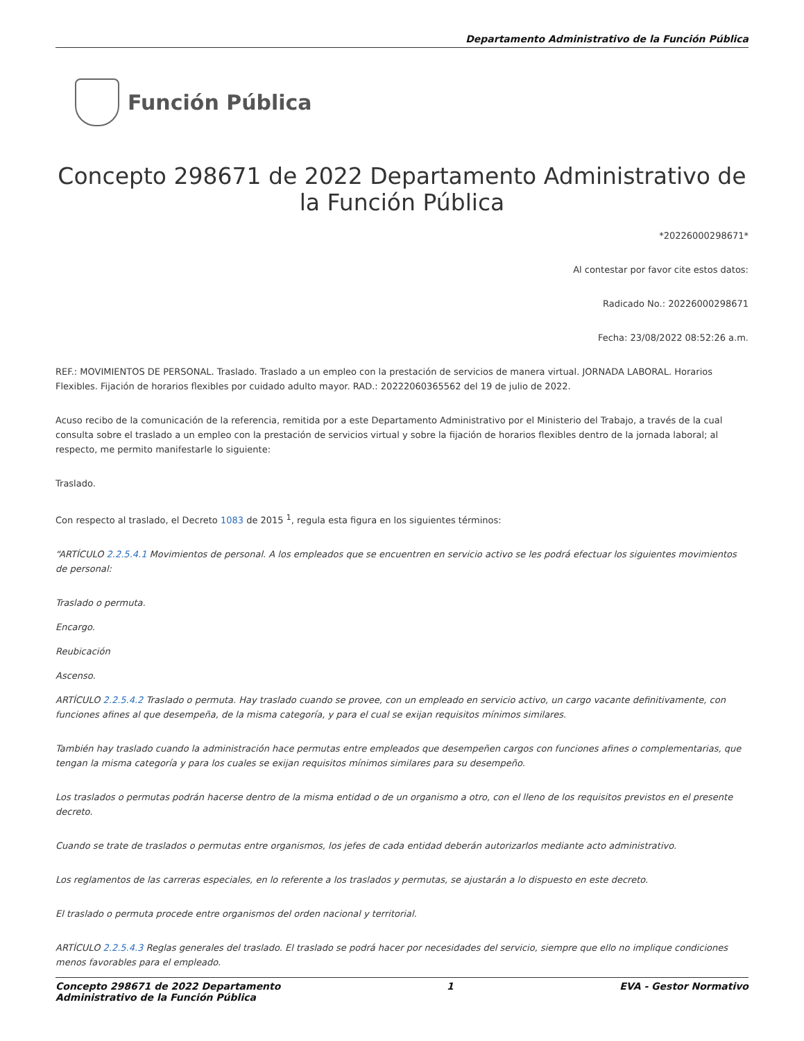Departamento Administrativo de la Función Pública
Función Pública
Concepto 298671 de 2022 Departamento Administrativo de la Función Pública
*20226000298671*
Al contestar por favor cite estos datos:
Radicado No.: 20226000298671
Fecha: 23/08/2022 08:52:26 a.m.
REF.: MOVIMIENTOS DE PERSONAL. Traslado. Traslado a un empleo con la prestación de servicios de manera virtual. JORNADA LABORAL. Horarios Flexibles. Fijación de horarios flexibles por cuidado adulto mayor. RAD.: 20222060365562 del 19 de julio de 2022.
Acuso recibo de la comunicación de la referencia, remitida por a este Departamento Administrativo por el Ministerio del Trabajo, a través de la cual consulta sobre el traslado a un empleo con la prestación de servicios virtual y sobre la fijación de horarios flexibles dentro de la jornada laboral; al respecto, me permito manifestarle lo siguiente:
Traslado.
Con respecto al traslado, el Decreto 1083 de 2015 <sup>1</sup>, regula esta figura en los siguientes términos:
“ARTÍCULO 2.2.5.4.1 Movimientos de personal. A los empleados que se encuentren en servicio activo se les podrá efectuar los siguientes movimientos de personal:
Traslado o permuta.
Encargo.
Reubicación
Ascenso.
ARTÍCULO 2.2.5.4.2 Traslado o permuta. Hay traslado cuando se provee, con un empleado en servicio activo, un cargo vacante definitivamente, con funciones afines al que desempeña, de la misma categoría, y para el cual se exijan requisitos mínimos similares.
También hay traslado cuando la administración hace permutas entre empleados que desempeñen cargos con funciones afines o complementarias, que tengan la misma categoría y para los cuales se exijan requisitos mínimos similares para su desempeño.
Los traslados o permutas podrán hacerse dentro de la misma entidad o de un organismo a otro, con el lleno de los requisitos previstos en el presente decreto.
Cuando se trate de traslados o permutas entre organismos, los jefes de cada entidad deberán autorizarlos mediante acto administrativo.
Los reglamentos de las carreras especiales, en lo referente a los traslados y permutas, se ajustarán a lo dispuesto en este decreto.
El traslado o permuta procede entre organismos del orden nacional y territorial.
ARTÍCULO 2.2.5.4.3 Reglas generales del traslado. El traslado se podrá hacer por necesidades del servicio, siempre que ello no implique condiciones menos favorables para el empleado.
Concepto 298671 de 2022 Departamento
Administrativo de la Función Pública 1 EVA - Gestor Normativo